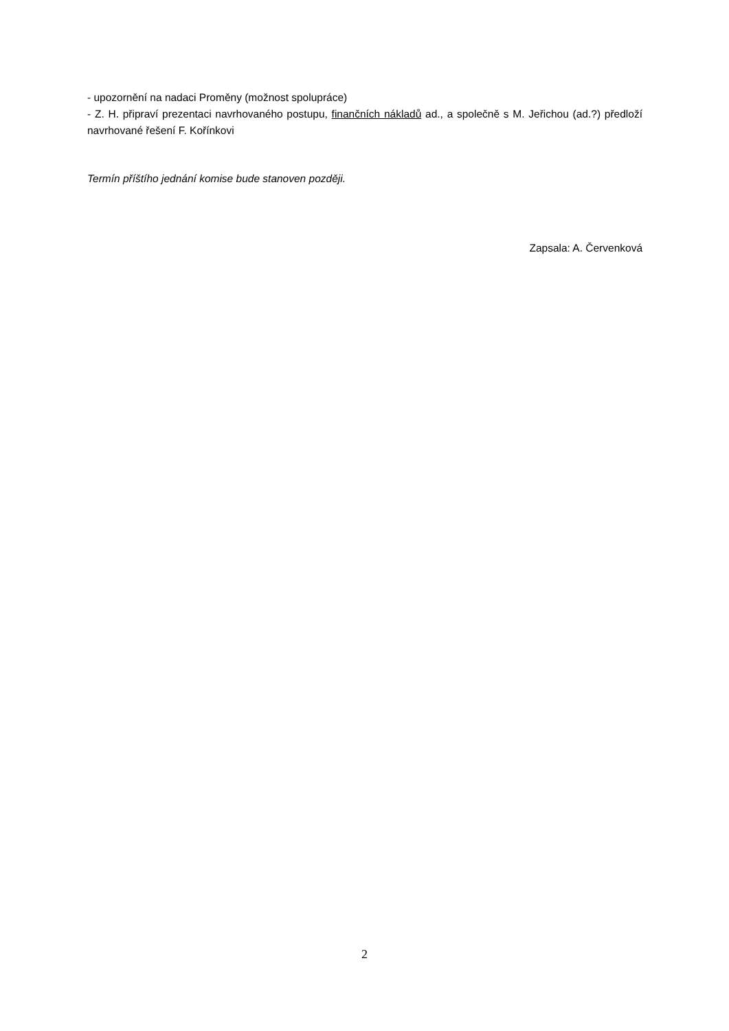- upozornění na nadaci Proměny (možnost spolupráce)
- Z. H. připraví prezentaci navrhovaného postupu, finančních nákladů ad., a společně s M. Jeřichou (ad.?) předloží navrhované řešení F. Kořínkovi
Termín příštího jednání komise bude stanoven později.
Zapsala: A. Červenková
2